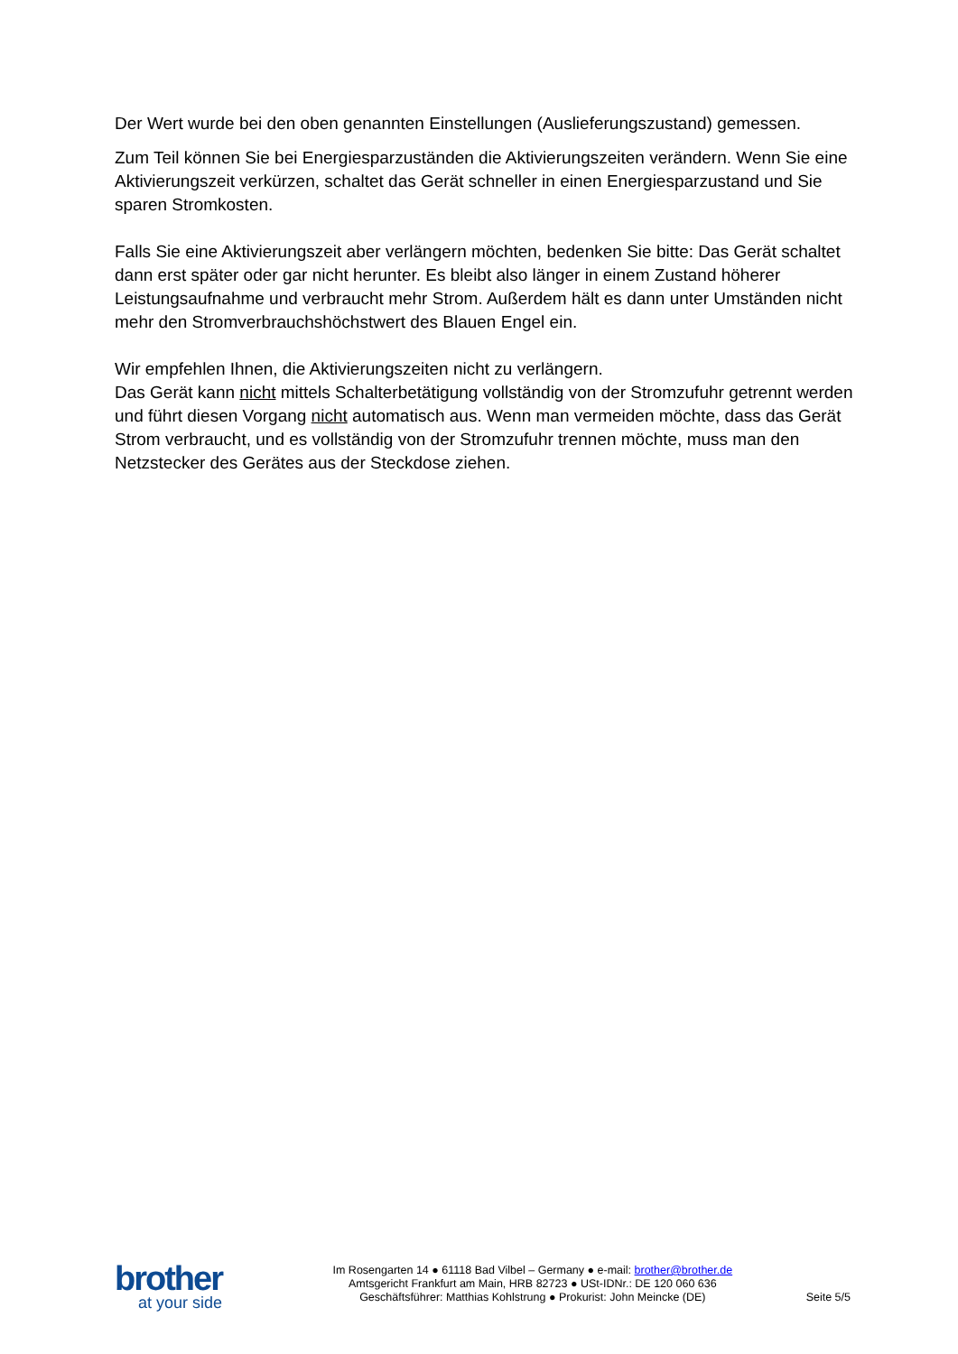Der Wert wurde bei den oben genannten Einstellungen (Auslieferungszustand) gemessen.
Zum Teil können Sie bei Energiesparzuständen die Aktivierungszeiten verändern. Wenn Sie eine Aktivierungszeit verkürzen, schaltet das Gerät schneller in einen Energiesparzustand und Sie sparen Stromkosten.
Falls Sie eine Aktivierungszeit aber verlängern möchten, bedenken Sie bitte: Das Gerät schaltet dann erst später oder gar nicht herunter. Es bleibt also länger in einem Zustand höherer Leistungsaufnahme und verbraucht mehr Strom. Außerdem hält es dann unter Umständen nicht mehr den Stromverbrauchshöchstwert des Blauen Engel ein.
Wir empfehlen Ihnen, die Aktivierungszeiten nicht zu verlängern.
Das Gerät kann nicht mittels Schalterbetätigung vollständig von der Stromzufuhr getrennt werden und führt diesen Vorgang nicht automatisch aus. Wenn man vermeiden möchte, dass das Gerät Strom verbraucht, und es vollständig von der Stromzufuhr trennen möchte, muss man den Netzstecker des Gerätes aus der Steckdose ziehen.
brother
at your side
Im Rosengarten 14 ● 61118 Bad Vilbel – Germany ● e-mail: brother@brother.de
Amtsgericht Frankfurt am Main, HRB 82723 ● USt-IDNr.: DE 120 060 636
Geschäftsführer: Matthias Kohlstrung ● Prokurist: John Meincke (DE)
Seite 5/5